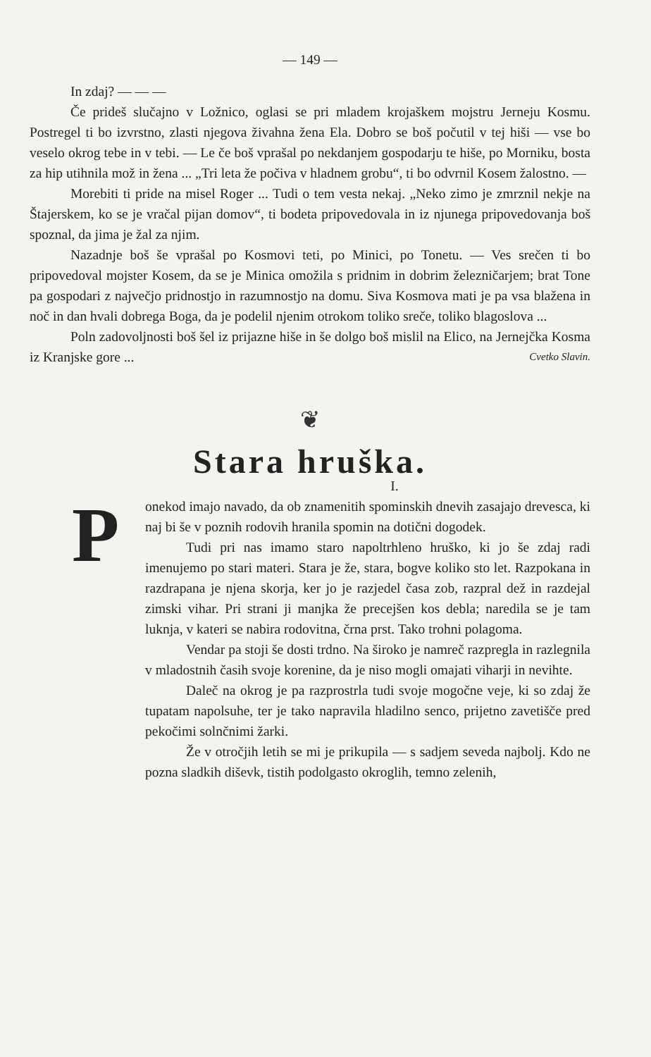— 149 —
In zdaj? — — —
Če prideš slučajno v Ložnico, oglasi se pri mladem krojaškem mojstru Jerneju Kosmu. Postregel ti bo izvrstno, zlasti njegova živahna žena Ela. Dobro se boš počutil v tej hiši — vse bo veselo okrog tebe in v tebi. — Le če boš vprašal po nekdanjem gospodarju te hiše, po Morniku, bosta za hip utihnila mož in žena ... „Tri leta že počiva v hladnem grobu“, ti bo odvrnil Kosem žalostno. —
Morebiti ti pride na misel Roger ... Tudi o tem vesta nekaj. „Neko zimo je zmrznil nekje na Štajerskem, ko se je vračal pijan domov“, ti bodeta pripovedovala in iz njunega pripovedovanja boš spoznal, da jima je žal za njim.
Nazadnje boš še vprašal po Kosmovi teti, po Minici, po Tonetu. — Ves srečen ti bo pripovedoval mojster Kosem, da se je Minica omožila s pridnim in dobrim železničarjem; brat Tone pa gospodari z največjo pridnostjo in razumnostjo na domu. Siva Kosmova mati je pa vsa blažena in noč in dan hvali dobrega Boga, da je podelil njenim otrokom toliko sreče, toliko blagoslova ...
Poln zadovoljnosti boš šel iz prijazne hiše in še dolgo boš mislil na Elico, na Jernejčka Kosma iz Kranjske gore ... Cvetko Slavin.
❦
Stara hruška.
I.
P
onekod imajo navado, da ob znamenitih spominskih dnevih zasajajo drevesca, ki naj bi še v poznih rodovih hranila spomin na dotični dogodek.
Tudi pri nas imamo staro napoltrhleno hruško, ki jo še zdaj radi imenujemo po stari materi. Stara je že, stara, bogve koliko sto let. Razpokana in razdrapana je njena skorja, ker jo je razjedel časa zob, razpral dež in razdejal zimski vihar. Pri strani ji manjka že precejšen kos debla; naredila se je tam luknja, v kateri se nabira rodovitna, črna prst. Tako trohni polagoma.
Vendar pa stoji še dosti trdno. Na široko je namreč razpregla in razlegnila v mladostnih časih svoje korenine, da je niso mogli omajati viharji in nevihte.
Daleč na okrog je pa razprostrla tudi svoje mogočne veje, ki so zdaj že tupatam napolsuhe, ter je tako napravila hladilno senco, prijetno zavetišče pred pekočimi solnčnimi žarki.
Že v otročjih letih se mi je prikupila — s sadjem seveda najbolj. Kdo ne pozna sladkih diševk, tistih podolgasto okroglih, temno zelenih,